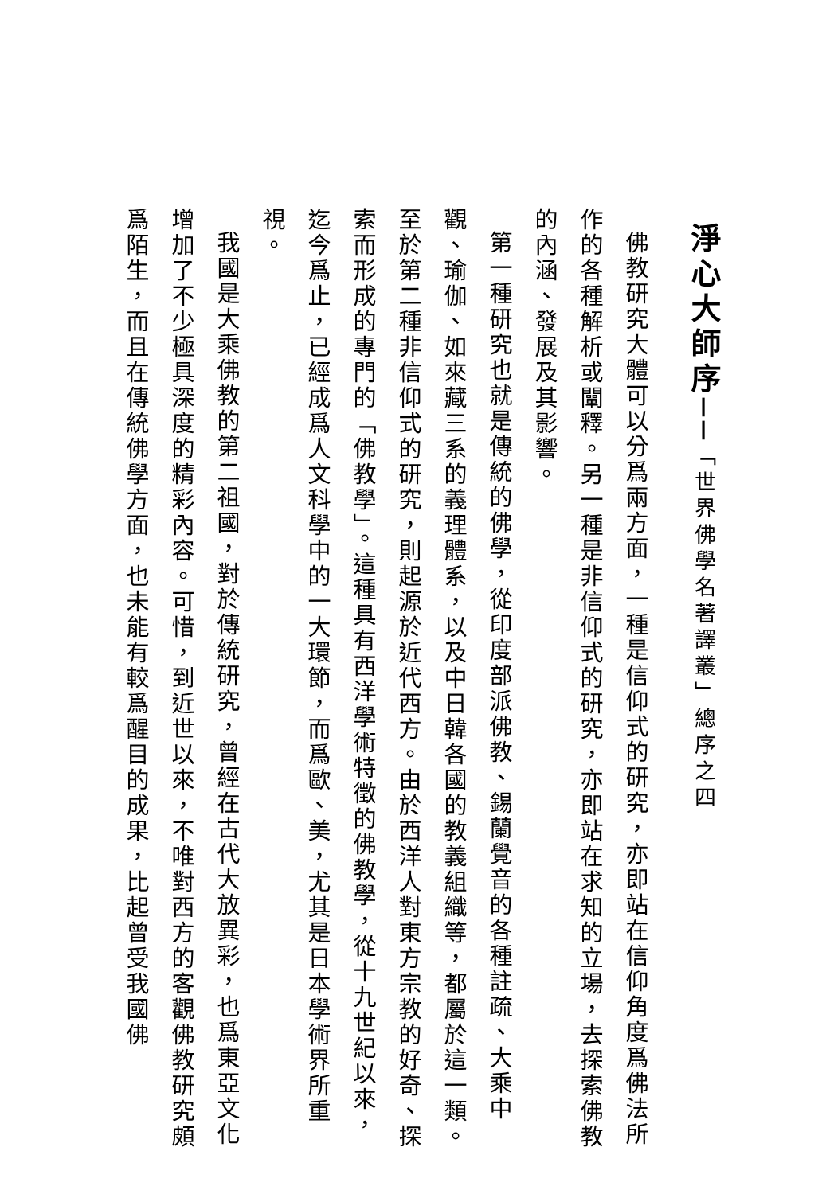淨心大師序──「世界佛學名著譯叢」總序之四
佛教研究大體可以分爲兩方面，一種是信仰式的研究，亦即站在信仰角度爲佛法所作的各種解析或闡釋。另一種是非信仰式的研究，亦即站在求知的立場，去探索佛教的內涵、發展及其影響。
第一種研究也就是傳統的佛學，從印度部派佛教、錫蘭覺音的各種註疏、大乘中觀、瑜伽、如來藏三系的義理體系，以及中日韓各國的教義組織等，都屬於這一類。至於第二種非信仰式的研究，則起源於近代西方。由於西洋人對東方宗教的好奇、探索而形成的專門的「佛教學」。這種具有西洋學術特徵的佛教學，從十九世紀以來，迄今爲止，已經成爲人文科學中的一大環節，而爲歐、美，尤其是日本學術界所重視。
我國是大乘佛教的第二祖國，對於傳統研究，曾經在古代大放異彩，也爲東亞文化增加了不少極具深度的精彩內容。可惜，到近世以來，不唯對西方的客觀佛教研究頗爲陌生，而且在傳統佛學方面，也未能有較爲醒目的成果，比起曾受我國佛